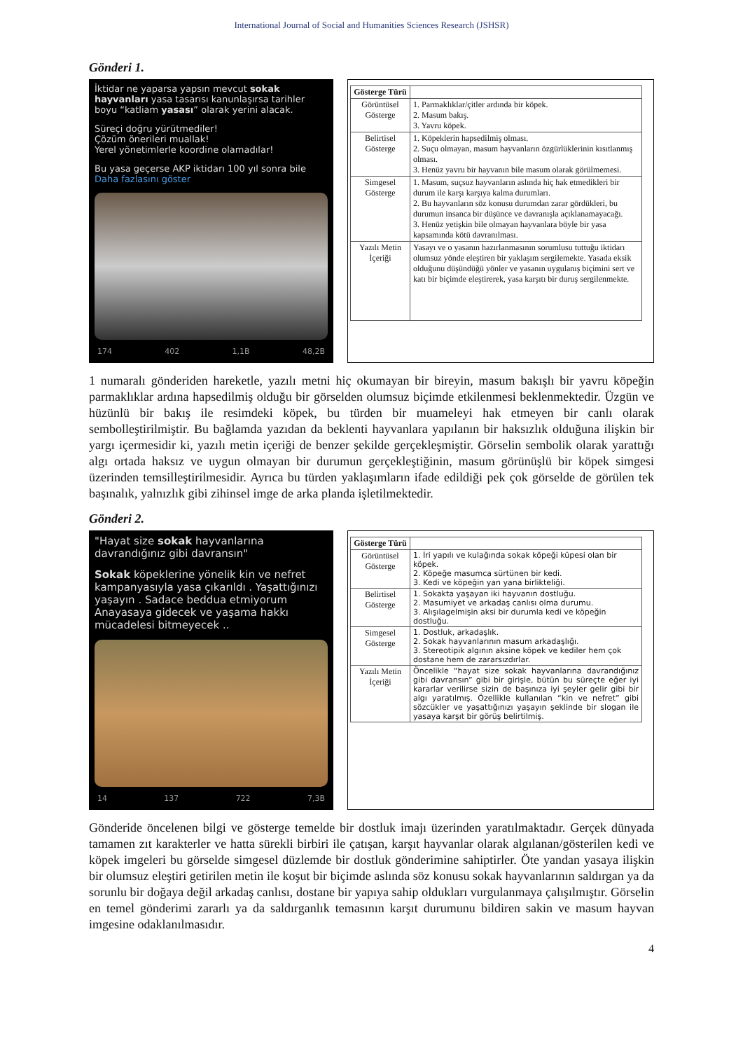International Journal of Social and Humanities Sciences Research (JSHSR)
Gönderi 1.
İktidar ne yaparsa yapsın mevcut sokak hayvanları yasa tasarısı kanunlaşırsa tarihler boyu “katliam yasası” olarak yerini alacak.
Süreçi doğru yürütmediler!
Çözüm önerileri muallak!
Yerel yönetimlerle koordine olamadılar!
Bu yasa geçerse AKP iktidarı 100 yıl sonra bile Daha fazlasını göster
174 402 1,1B 48,2B
| Gösterge Türü | |
| --- | --- |
| Görüntüsel Gösterge | 1. Parmaklıklar/çitler ardında bir köpek. 2. Masum bakış. 3. Yavru köpek. |
| Belirtisel Gösterge | 1. Köpeklerin hapsedilmiş olması. 2. Suçu olmayan, masum hayvanların özgürlüklerinin kısıtlanmış olması. 3. Henüz yavru bir hayvanın bile masum olarak görülmemesi. |
| Simgesel Gösterge | 1. Masum, suçsuz hayvanların aslında hiç hak etmedikleri bir durum ile karşı karşıya kalma durumları. 2. Bu hayvanların söz konusu durumdan zarar gördükleri, bu durumun insanca bir düşünce ve davranışla açıklanamayacağı. 3. Henüz yetişkin bile olmayan hayvanlara böyle bir yasa kapsamında kötü davranılması. |
| Yazılı Metin İçeriği | Yasayı ve o yasanın hazırlanmasının sorumlusu tuttuğu iktidarı olumsuz yönde eleştiren bir yaklaşım sergilemekte. Yasada eksik olduğunu düşündüğü yönler ve yasanın uygulanış biçimini sert ve katı bir biçimde eleştirerek, yasa karşıtı bir duruş sergilenmekte. |
1 numaralı gönderiden hareketle, yazılı metni hiç okumayan bir bireyin, masum bakışlı bir yavru köpeğin parmaklıklar ardına hapsedilmiş olduğu bir görselden olumsuz biçimde etkilenmesi beklenmektedir. Üzgün ve hüzünlü bir bakış ile resimdeki köpek, bu türden bir muameleyi hak etmeyen bir canlı olarak sembolleştirilmiştir. Bu bağlamda yazıdan da beklenti hayvanlara yapılanın bir haksızlık olduğuna ilişkin bir yargı içermesidir ki, yazılı metin içeriği de benzer şekilde gerçekleşmiştir. Görselin sembolik olarak yarattığı algı ortada haksız ve uygun olmayan bir durumun gerçekleştiğinin, masum görünüşlü bir köpek simgesi üzerinden temsilleştirilmesidir. Ayrıca bu türden yaklaşımların ifade edildiği pek çok görselde de görülen tek başınalık, yalnızlık gibi zihinsel imge de arka planda işletilmektedir.
Gönderi 2.
"Hayat size sokak hayvanlarına davrandığınız gibi davransın"
Sokak köpeklerine yönelik kin ve nefret kampanyasıyla yasa çıkarıldı . Yaşattığınızı yaşayın . Sadace beddua etmiyorum Anayasaya gidecek ve yaşama hakkı mücadelesi bitmeyecek ..
14 137 722 7,3B
| Gösterge Türü | |
| --- | --- |
| Görüntüsel Gösterge | 1. İri yapılı ve kulağında sokak köpeği küpesi olan bir köpek. 2. Köpeğe masumca sürtünen bir kedi. 3. Kedi ve köpeğin yan yana birlikteliği. |
| Belirtisel Gösterge | 1. Sokakta yaşayan iki hayvanın dostluğu. 2. Masumiyet ve arkadaş canlısı olma durumu. 3. Alışılagelmişin aksi bir durumla kedi ve köpeğin dostluğu. |
| Simgesel Gösterge | 1. Dostluk, arkadaşlık. 2. Sokak hayvanlarının masum arkadaşlığı. 3. Stereotipik algının aksine köpek ve kediler hem çok dostane hem de zararsızdırlar. |
| Yazılı Metin İçeriği | Öncelikle “hayat size sokak hayvanlarına davrandığınız gibi davransın” gibi bir girişle, bütün bu süreçte eğer iyi kararlar verilirse sizin de başınıza iyi şeyler gelir gibi bir algı yaratılmış. Özellikle kullanılan “kin ve nefret” gibi sözcükler ve yaşattığınızı yaşayın şeklinde bir slogan ile yasaya karşıt bir görüş belirtilmiş. |
Gönderide öncelenen bilgi ve gösterge temelde bir dostluk imajı üzerinden yaratılmaktadır. Gerçek dünyada tamamen zıt karakterler ve hatta sürekli birbiri ile çatışan, karşıt hayvanlar olarak algılanan/gösterilen kedi ve köpek imgeleri bu görselde simgesel düzlemde bir dostluk gönderimine sahiptirler. Öte yandan yasaya ilişkin bir olumsuz eleştiri getirilen metin ile koşut bir biçimde aslında söz konusu sokak hayvanlarının saldırgan ya da sorunlu bir doğaya değil arkadaş canlısı, dostane bir yapıya sahip oldukları vurgulanmaya çalışılmıştır. Görselin en temel gönderimi zararlı ya da saldırganlık temasının karşıt durumunu bildiren sakin ve masum hayvan imgesine odaklanılmasıdır.
4